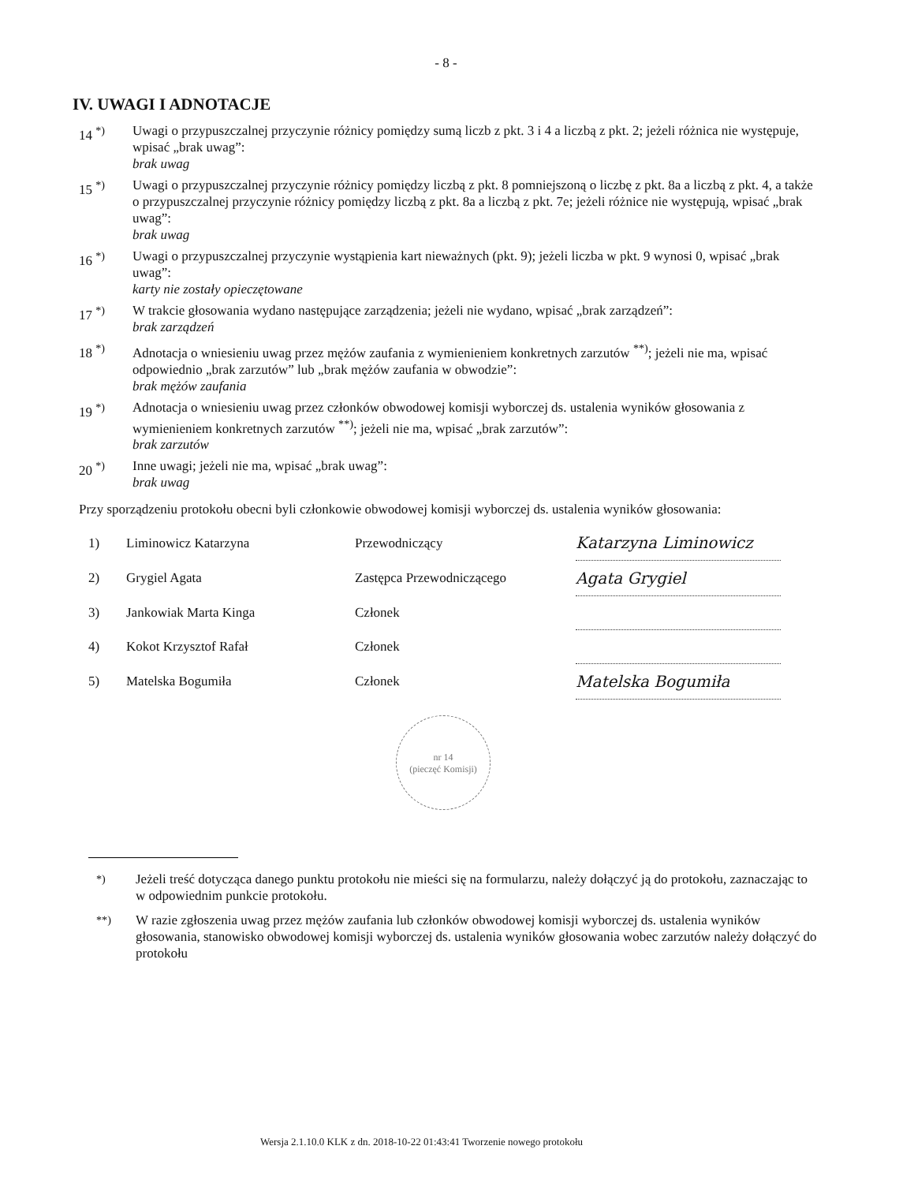- 8 -
IV. UWAGI I ADNOTACJE
14 <sup>*)</sup> Uwagi o przypuszczalnej przyczynie różnicy pomiędzy sumą liczb z pkt. 3 i 4 a liczbą z pkt. 2; jeżeli różnica nie występuje, wpisać „brak uwag”:
brak uwag
15 <sup>*)</sup> Uwagi o przypuszczalnej przyczynie różnicy pomiędzy liczbą z pkt. 8 pomniejszoną o liczbę z pkt. 8a a liczbą z pkt. 4, a także o przypuszczalnej przyczynie różnicy pomiędzy liczbą z pkt. 8a a liczbą z pkt. 7e; jeżeli różnice nie występują, wpisać „brak uwag”:
brak uwag
16 <sup>*)</sup> Uwagi o przypuszczalnej przyczynie wystąpienia kart nieważnych (pkt. 9); jeżeli liczba w pkt. 9 wynosi 0, wpisać „brak uwag”:
karty nie zostały opieczętowane
17 <sup>*)</sup> W trakcie głosowania wydano następujące zarządzenia; jeżeli nie wydano, wpisać „brak zarządzeń”:
brak zarządzeń
18 <sup>*)</sup> Adnotacja o wniesieniu uwag przez mężów zaufania z wymienieniem konkretnych zarzutów <sup>**)</sup>; jeżeli nie ma, wpisać odpowiednio „brak zarzutów” lub „brak mężów zaufania w obwodzie”:
brak mężów zaufania
19 <sup>*)</sup> Adnotacja o wniesieniu uwag przez członków obwodowej komisji wyborczej ds. ustalenia wyników głosowania z wymienieniem konkretnych zarzutów <sup>**)</sup>; jeżeli nie ma, wpisać „brak zarzutów”:
brak zarzutów
20 <sup>*)</sup> Inne uwagi; jeżeli nie ma, wpisać „brak uwag”:
brak uwag
Przy sporządzeniu protokołu obecni byli członkowie obwodowej komisji wyborczej ds. ustalenia wyników głosowania:
| 1) | Liminowicz Katarzyna | Przewodniczący | Katarzyna Liminowicz |
| 2) | Grygiel Agata | Zastępca Przewodniczącego | Agata Grygiel |
| 3) | Jankowiak Marta Kinga | Członek | |
| 4) | Kokot Krzysztof Rafał | Członek | |
| 5) | Matelska Bogumiła | Członek | Matelska Bogumiła |
nr 14
(pieczęć Komisji)
<sup>*)</sup> Jeżeli treść dotycząca danego punktu protokołu nie mieści się na formularzu, należy dołączyć ją do protokołu, zaznaczając to w odpowiednim punkcie protokołu.
<sup>**)</sup> W razie zgłoszenia uwag przez mężów zaufania lub członków obwodowej komisji wyborczej ds. ustalenia wyników głosowania, stanowisko obwodowej komisji wyborczej ds. ustalenia wyników głosowania wobec zarzutów należy dołączyć do protokołu
Wersja 2.1.10.0 KLK z dn. 2018-10-22 01:43:41 Tworzenie nowego protokołu